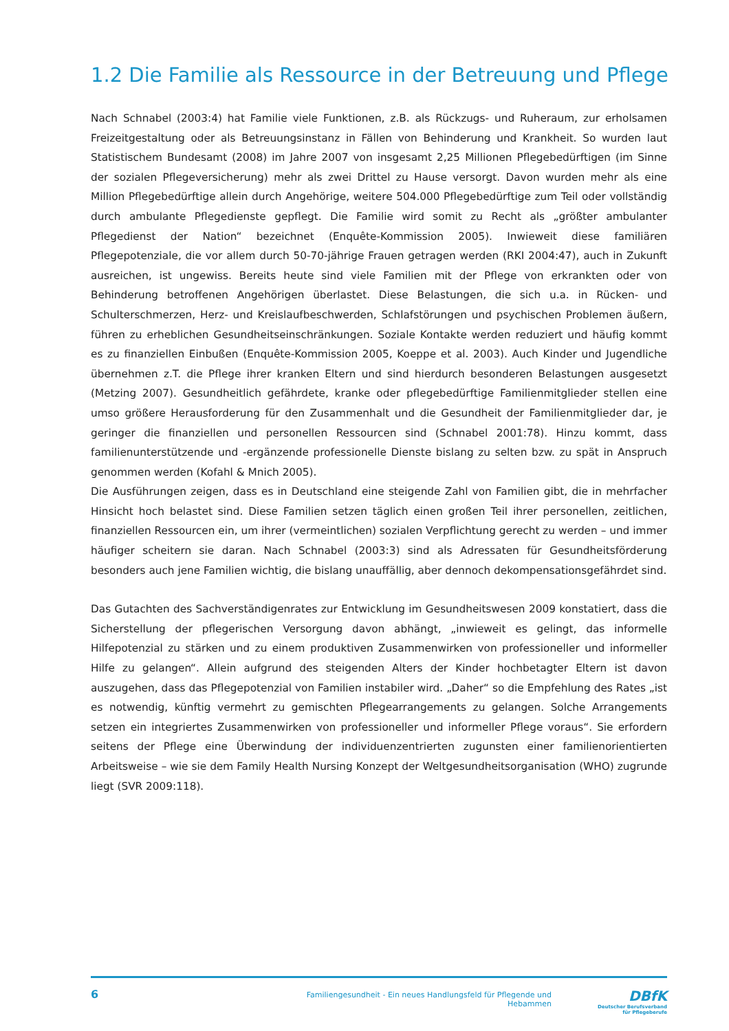1.2 Die Familie als Ressource in der Betreuung und Pflege
Nach Schnabel (2003:4) hat Familie viele Funktionen, z.B. als Rückzugs- und Ruheraum, zur erholsamen Freizeitgestaltung oder als Betreuungsinstanz in Fällen von Behinderung und Krankheit. So wurden laut Statistischem Bundesamt (2008) im Jahre 2007 von insgesamt 2,25 Millionen Pflegebedürftigen (im Sinne der sozialen Pflegeversicherung) mehr als zwei Drittel zu Hause versorgt. Davon wurden mehr als eine Million Pflegebedürftige allein durch Angehörige, weitere 504.000 Pflegebedürftige zum Teil oder vollständig durch ambulante Pflegedienste gepflegt. Die Familie wird somit zu Recht als „größter ambulanter Pflegedienst der Nation“ bezeichnet (Enquête-Kommission 2005). Inwieweit diese familiären Pflegepotenziale, die vor allem durch 50-70-jährige Frauen getragen werden (RKI 2004:47), auch in Zukunft ausreichen, ist ungewiss. Bereits heute sind viele Familien mit der Pflege von erkrankten oder von Behinderung betroffenen Angehörigen überlastet. Diese Belastungen, die sich u.a. in Rücken- und Schulterschmerzen, Herz- und Kreislaufbeschwerden, Schlafstörungen und psychischen Problemen äußern, führen zu erheblichen Gesundheitseinschränkungen. Soziale Kontakte werden reduziert und häufig kommt es zu finanziellen Einbußen (Enquête-Kommission 2005, Koeppe et al. 2003). Auch Kinder und Jugendliche übernehmen z.T. die Pflege ihrer kranken Eltern und sind hierdurch besonderen Belastungen ausgesetzt (Metzing 2007). Gesundheitlich gefährdete, kranke oder pflegebedürftige Familienmitglieder stellen eine umso größere Herausforderung für den Zusammenhalt und die Gesundheit der Familienmitglieder dar, je geringer die finanziellen und personellen Ressourcen sind (Schnabel 2001:78). Hinzu kommt, dass familienunterstützende und -ergänzende professionelle Dienste bislang zu selten bzw. zu spät in Anspruch genommen werden (Kofahl & Mnich 2005).
Die Ausführungen zeigen, dass es in Deutschland eine steigende Zahl von Familien gibt, die in mehrfacher Hinsicht hoch belastet sind. Diese Familien setzen täglich einen großen Teil ihrer personellen, zeitlichen, finanziellen Ressourcen ein, um ihrer (vermeintlichen) sozialen Verpflichtung gerecht zu werden – und immer häufiger scheitern sie daran. Nach Schnabel (2003:3) sind als Adressaten für Gesundheitsförderung besonders auch jene Familien wichtig, die bislang unauffällig, aber dennoch dekompensationsgefährdet sind.
Das Gutachten des Sachverständigenrates zur Entwicklung im Gesundheitswesen 2009 konstatiert, dass die Sicherstellung der pflegerischen Versorgung davon abhängt, „inwieweit es gelingt, das informelle Hilfepotenzial zu stärken und zu einem produktiven Zusammenwirken von professioneller und informeller Hilfe zu gelangen“. Allein aufgrund des steigenden Alters der Kinder hochbetagter Eltern ist davon auszugehen, dass das Pflegepotenzial von Familien instabiler wird. „Daher“ so die Empfehlung des Rates „ist es notwendig, künftig vermehrt zu gemischten Pflegearrangements zu gelangen. Solche Arrangements setzen ein integriertes Zusammenwirken von professioneller und informeller Pflege voraus“. Sie erfordern seitens der Pflege eine Überwindung der individuenzentrierten zugunsten einer familienorientierten Arbeitsweise – wie sie dem Family Health Nursing Konzept der Weltgesundheitsorganisation (WHO) zugrunde liegt (SVR 2009:118).
6
Familiengesundheit - Ein neues Handlungsfeld für Pflegende und Hebammen
DBfK
Deutscher Berufsverband
für Pflegeberufe